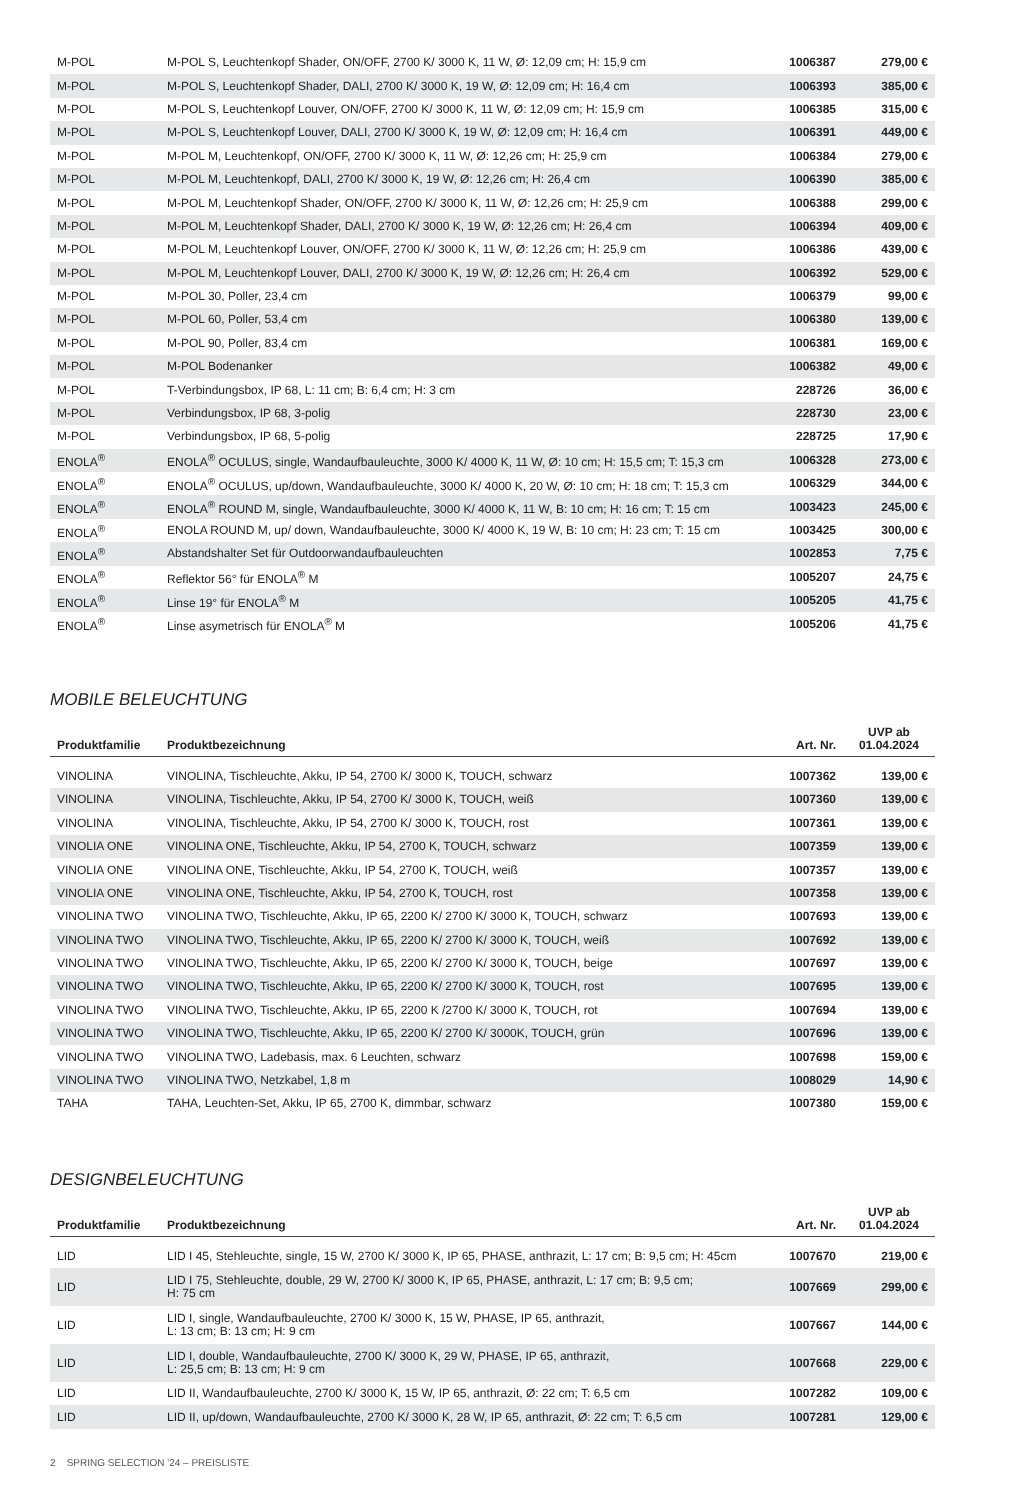| M-POL | M-POL S, Leuchtenkopf Shader, ON/OFF, 2700 K/ 3000 K, 11 W, Ø: 12,09 cm; H: 15,9 cm | 1006387 | 279,00 € |
| M-POL | M-POL S, Leuchtenkopf Shader, DALI, 2700 K/ 3000 K, 19 W, Ø: 12,09 cm; H: 16,4 cm | 1006393 | 385,00 € |
| M-POL | M-POL S, Leuchtenkopf Louver, ON/OFF, 2700 K/ 3000 K, 11 W, Ø: 12,09 cm; H: 15,9 cm | 1006385 | 315,00 € |
| M-POL | M-POL S, Leuchtenkopf Louver, DALI, 2700 K/ 3000 K, 19 W, Ø: 12,09 cm; H: 16,4 cm | 1006391 | 449,00 € |
| M-POL | M-POL M, Leuchtenkopf, ON/OFF, 2700 K/ 3000 K, 11 W, Ø: 12,26 cm; H: 25,9 cm | 1006384 | 279,00 € |
| M-POL | M-POL M, Leuchtenkopf, DALI, 2700 K/ 3000 K, 19 W, Ø: 12,26 cm; H: 26,4 cm | 1006390 | 385,00 € |
| M-POL | M-POL M, Leuchtenkopf Shader, ON/OFF, 2700 K/ 3000 K, 11 W, Ø: 12,26 cm; H: 25,9 cm | 1006388 | 299,00 € |
| M-POL | M-POL M, Leuchtenkopf Shader, DALI, 2700 K/ 3000 K, 19 W, Ø: 12,26 cm; H: 26,4 cm | 1006394 | 409,00 € |
| M-POL | M-POL M, Leuchtenkopf Louver, ON/OFF, 2700 K/ 3000 K, 11 W, Ø: 12,26 cm; H: 25,9 cm | 1006386 | 439,00 € |
| M-POL | M-POL M, Leuchtenkopf Louver, DALI, 2700 K/ 3000 K, 19 W, Ø: 12,26 cm; H: 26,4 cm | 1006392 | 529,00 € |
| M-POL | M-POL 30, Poller, 23,4 cm | 1006379 | 99,00 € |
| M-POL | M-POL 60, Poller, 53,4 cm | 1006380 | 139,00 € |
| M-POL | M-POL 90, Poller, 83,4 cm | 1006381 | 169,00 € |
| M-POL | M-POL Bodenanker | 1006382 | 49,00 € |
| M-POL | T-Verbindungsbox, IP 68, L: 11 cm; B: 6,4 cm; H: 3 cm | 228726 | 36,00 € |
| M-POL | Verbindungsbox, IP 68, 3-polig | 228730 | 23,00 € |
| M-POL | Verbindungsbox, IP 68, 5-polig | 228725 | 17,90 € |
| ENOLA<sup>®</sup> | ENOLA<sup>®</sup> OCULUS, single, Wandaufbauleuchte, 3000 K/ 4000 K, 11 W, Ø: 10 cm; H: 15,5 cm; T: 15,3 cm | 1006328 | 273,00 € |
| ENOLA<sup>®</sup> | ENOLA<sup>®</sup> OCULUS, up/down, Wandaufbauleuchte, 3000 K/ 4000 K, 20 W, Ø: 10 cm; H: 18 cm; T: 15,3 cm | 1006329 | 344,00 € |
| ENOLA<sup>®</sup> | ENOLA<sup>®</sup> ROUND M, single, Wandaufbauleuchte, 3000 K/ 4000 K, 11 W, B: 10 cm; H: 16 cm; T: 15 cm | 1003423 | 245,00 € |
| ENOLA<sup>®</sup> | ENOLA ROUND M, up/ down, Wandaufbauleuchte, 3000 K/ 4000 K, 19 W, B: 10 cm; H: 23 cm; T: 15 cm | 1003425 | 300,00 € |
| ENOLA<sup>®</sup> | Abstandshalter Set für Outdoorwandaufbauleuchten | 1002853 | 7,75 € |
| ENOLA<sup>®</sup> | Reflektor 56° für ENOLA<sup>®</sup> M | 1005207 | 24,75 € |
| ENOLA<sup>®</sup> | Linse 19° für ENOLA<sup>®</sup> M | 1005205 | 41,75 € |
| ENOLA<sup>®</sup> | Linse asymetrisch für ENOLA<sup>®</sup> M | 1005206 | 41,75 € |
MOBILE BELEUCHTUNG
| Produktfamilie | Produktbezeichnung | Art. Nr. | UVP ab 01.04.2024 |
| --- | --- | --- | --- |
| VINOLINA | VINOLINA, Tischleuchte, Akku, IP 54, 2700 K/ 3000 K, TOUCH, schwarz | 1007362 | 139,00 € |
| VINOLINA | VINOLINA, Tischleuchte, Akku, IP 54, 2700 K/ 3000 K, TOUCH, weiß | 1007360 | 139,00 € |
| VINOLINA | VINOLINA, Tischleuchte, Akku, IP 54, 2700 K/ 3000 K, TOUCH, rost | 1007361 | 139,00 € |
| VINOLIA ONE | VINOLINA ONE, Tischleuchte, Akku, IP 54, 2700 K, TOUCH, schwarz | 1007359 | 139,00 € |
| VINOLIA ONE | VINOLINA ONE, Tischleuchte, Akku, IP 54, 2700 K, TOUCH, weiß | 1007357 | 139,00 € |
| VINOLIA ONE | VINOLINA ONE, Tischleuchte, Akku, IP 54, 2700 K, TOUCH, rost | 1007358 | 139,00 € |
| VINOLINA TWO | VINOLINA TWO, Tischleuchte, Akku, IP 65, 2200 K/ 2700 K/ 3000 K, TOUCH, schwarz | 1007693 | 139,00 € |
| VINOLINA TWO | VINOLINA TWO, Tischleuchte, Akku, IP 65, 2200 K/ 2700 K/ 3000 K, TOUCH, weiß | 1007692 | 139,00 € |
| VINOLINA TWO | VINOLINA TWO, Tischleuchte, Akku, IP 65, 2200 K/ 2700 K/ 3000 K, TOUCH, beige | 1007697 | 139,00 € |
| VINOLINA TWO | VINOLINA TWO, Tischleuchte, Akku, IP 65, 2200 K/ 2700 K/ 3000 K, TOUCH, rost | 1007695 | 139,00 € |
| VINOLINA TWO | VINOLINA TWO, Tischleuchte, Akku, IP 65, 2200 K /2700 K/ 3000 K, TOUCH, rot | 1007694 | 139,00 € |
| VINOLINA TWO | VINOLINA TWO, Tischleuchte, Akku, IP 65, 2200 K/ 2700 K/ 3000K, TOUCH, grün | 1007696 | 139,00 € |
| VINOLINA TWO | VINOLINA TWO, Ladebasis, max. 6 Leuchten, schwarz | 1007698 | 159,00 € |
| VINOLINA TWO | VINOLINA TWO, Netzkabel, 1,8 m | 1008029 | 14,90 € |
| TAHA | TAHA, Leuchten-Set, Akku, IP 65, 2700 K, dimmbar, schwarz | 1007380 | 159,00 € |
DESIGNBELEUCHTUNG
| Produktfamilie | Produktbezeichnung | Art. Nr. | UVP ab 01.04.2024 |
| --- | --- | --- | --- |
| LID | LID I 45, Stehleuchte, single, 15 W, 2700 K/ 3000 K, IP 65, PHASE, anthrazit, L: 17 cm; B: 9,5 cm; H: 45cm | 1007670 | 219,00 € |
| LID | LID I 75, Stehleuchte, double, 29 W, 2700 K/ 3000 K, IP 65, PHASE, anthrazit, L: 17 cm; B: 9,5 cm; H: 75 cm | 1007669 | 299,00 € |
| LID | LID I, single, Wandaufbauleuchte, 2700 K/ 3000 K, 15 W, PHASE, IP 65, anthrazit, L: 13 cm; B: 13 cm; H: 9 cm | 1007667 | 144,00 € |
| LID | LID I, double, Wandaufbauleuchte, 2700 K/ 3000 K, 29 W, PHASE, IP 65, anthrazit, L: 25,5 cm; B: 13 cm; H: 9 cm | 1007668 | 229,00 € |
| LID | LID II, Wandaufbauleuchte, 2700 K/ 3000 K, 15 W, IP 65, anthrazit, Ø: 22 cm; T: 6,5 cm | 1007282 | 109,00 € |
| LID | LID II, up/down, Wandaufbauleuchte, 2700 K/ 3000 K, 28 W, IP 65, anthrazit, Ø: 22 cm; T: 6,5 cm | 1007281 | 129,00 € |
2 SPRING SELECTION '24 – PREISLISTE